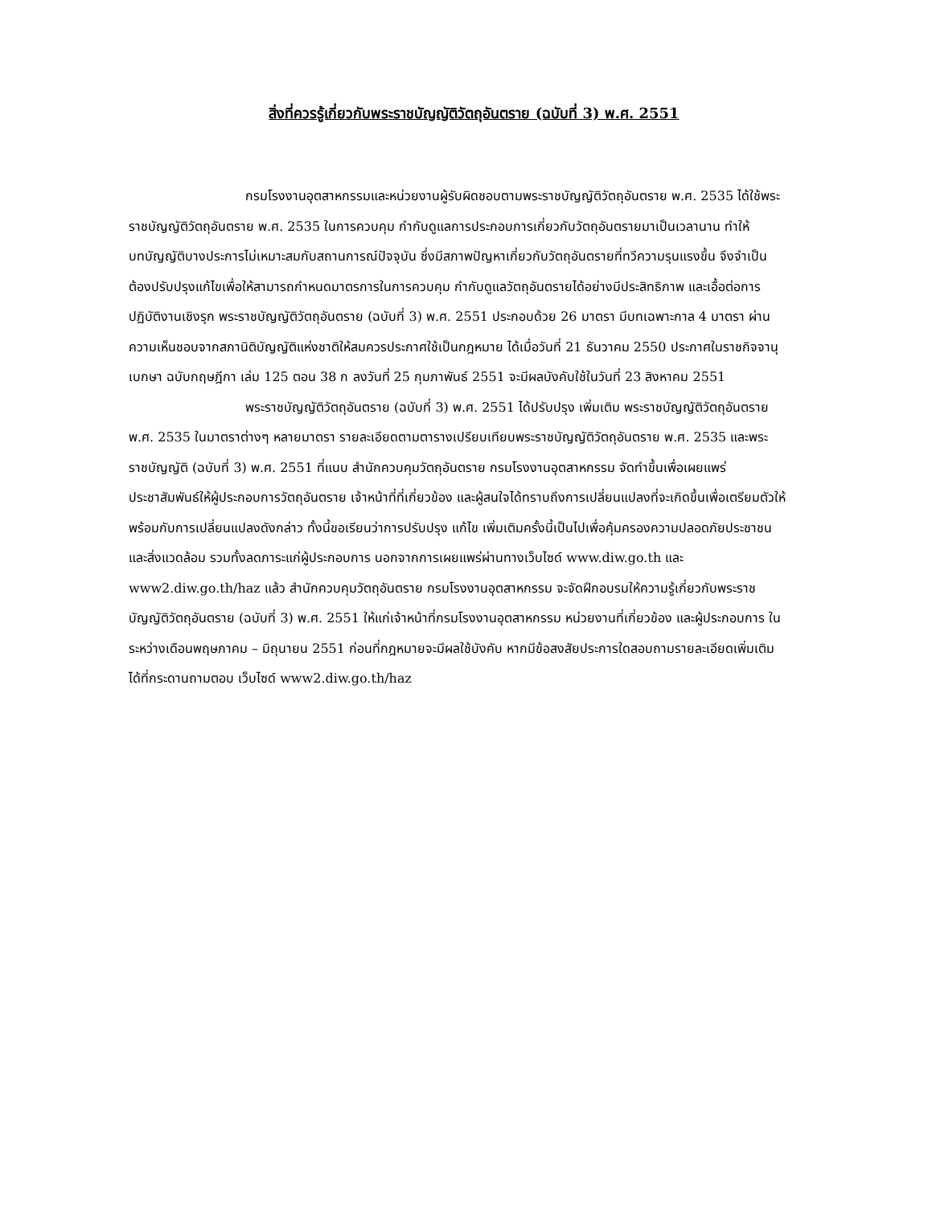สิ่งที่ควรรู้เกี่ยวกับพระราชบัญญัติวัตถุอันตราย (ฉบับที่ 3) พ.ศ. 2551
กรมโรงงานอุตสาหกรรมและหน่วยงานผู้รับผิดชอบตามพระราชบัญญัติวัตถุอันตราย พ.ศ. 2535 ได้ใช้พระราชบัญญัติวัตถุอันตราย พ.ศ. 2535 ในการควบคุม กำกับดูแลการประกอบการเกี่ยวกับวัตถุอันตรายมาเป็นเวลานาน ทำให้บทบัญญัติบางประการไม่เหมาะสมกับสถานการณ์ปัจจุบัน ซึ่งมีสภาพปัญหาเกี่ยวกับวัตถุอันตรายที่ทวีความรุนแรงขึ้น จึงจำเป็นต้องปรับปรุงแก้ไขเพื่อให้สามารถกำหนดมาตรการในการควบคุม กำกับดูแลวัตถุอันตรายได้อย่างมีประสิทธิภาพ และเอื้อต่อการปฏิบัติงานเชิงรุก พระราชบัญญัติวัตถุอันตราย (ฉบับที่ 3) พ.ศ. 2551 ประกอบด้วย 26 มาตรา มีบทเฉพาะกาล 4 มาตรา ผ่านความเห็นชอบจากสภานิติบัญญัติแห่งชาติให้สมควรประกาศใช้เป็นกฎหมาย ได้เมื่อวันที่ 21 ธันวาคม 2550 ประกาศในราชกิจจานุเบกษา ฉบับกฤษฎีกา เล่ม 125 ตอน 38 ก ลงวันที่ 25 กุมภาพันธ์ 2551 จะมีผลบังคับใช้ในวันที่ 23 สิงหาคม 2551
พระราชบัญญัติวัตถุอันตราย (ฉบับที่ 3) พ.ศ. 2551 ได้ปรับปรุง เพิ่มเติม พระราชบัญญัติวัตถุอันตราย พ.ศ. 2535 ในมาตราต่างๆ หลายมาตรา รายละเอียดตามตารางเปรียบเทียบพระราชบัญญัติวัตถุอันตราย พ.ศ. 2535 และพระราชบัญญัติ (ฉบับที่ 3) พ.ศ. 2551 ที่แนบ สำนักควบคุมวัตถุอันตราย กรมโรงงานอุตสาหกรรม จัดทำขึ้นเพื่อเผยแพร่ประชาสัมพันธ์ให้ผู้ประกอบการวัตถุอันตราย เจ้าหน้าที่ที่เกี่ยวข้อง และผู้สนใจได้ทราบถึงการเปลี่ยนแปลงที่จะเกิดขึ้นเพื่อเตรียมตัวให้พร้อมกับการเปลี่ยนแปลงดังกล่าว ทั้งนี้ขอเรียนว่าการปรับปรุง แก้ไข เพิ่มเติมครั้งนี้เป็นไปเพื่อคุ้มครองความปลอดภัยประชาชนและสิ่งแวดล้อม รวมทั้งลดภาระแก่ผู้ประกอบการ นอกจากการเผยแพร่ผ่านทางเว็บไซด์ www.diw.go.th และ www2.diw.go.th/haz แล้ว สำนักควบคุมวัตถุอันตราย กรมโรงงานอุตสาหกรรม จะจัดฝึกอบรมให้ความรู้เกี่ยวกับพระราชบัญญัติวัตถุอันตราย (ฉบับที่ 3) พ.ศ. 2551 ให้แก่เจ้าหน้าที่กรมโรงงานอุตสาหกรรม หน่วยงานที่เกี่ยวข้อง และผู้ประกอบการ ในระหว่างเดือนพฤษภาคม – มิถุนายน 2551 ก่อนที่กฎหมายจะมีผลใช้บังคับ หากมีข้อสงสัยประการใดสอบถามรายละเอียดเพิ่มเติมได้ที่กระดานถามตอบ เว็บไซด์ www2.diw.go.th/haz